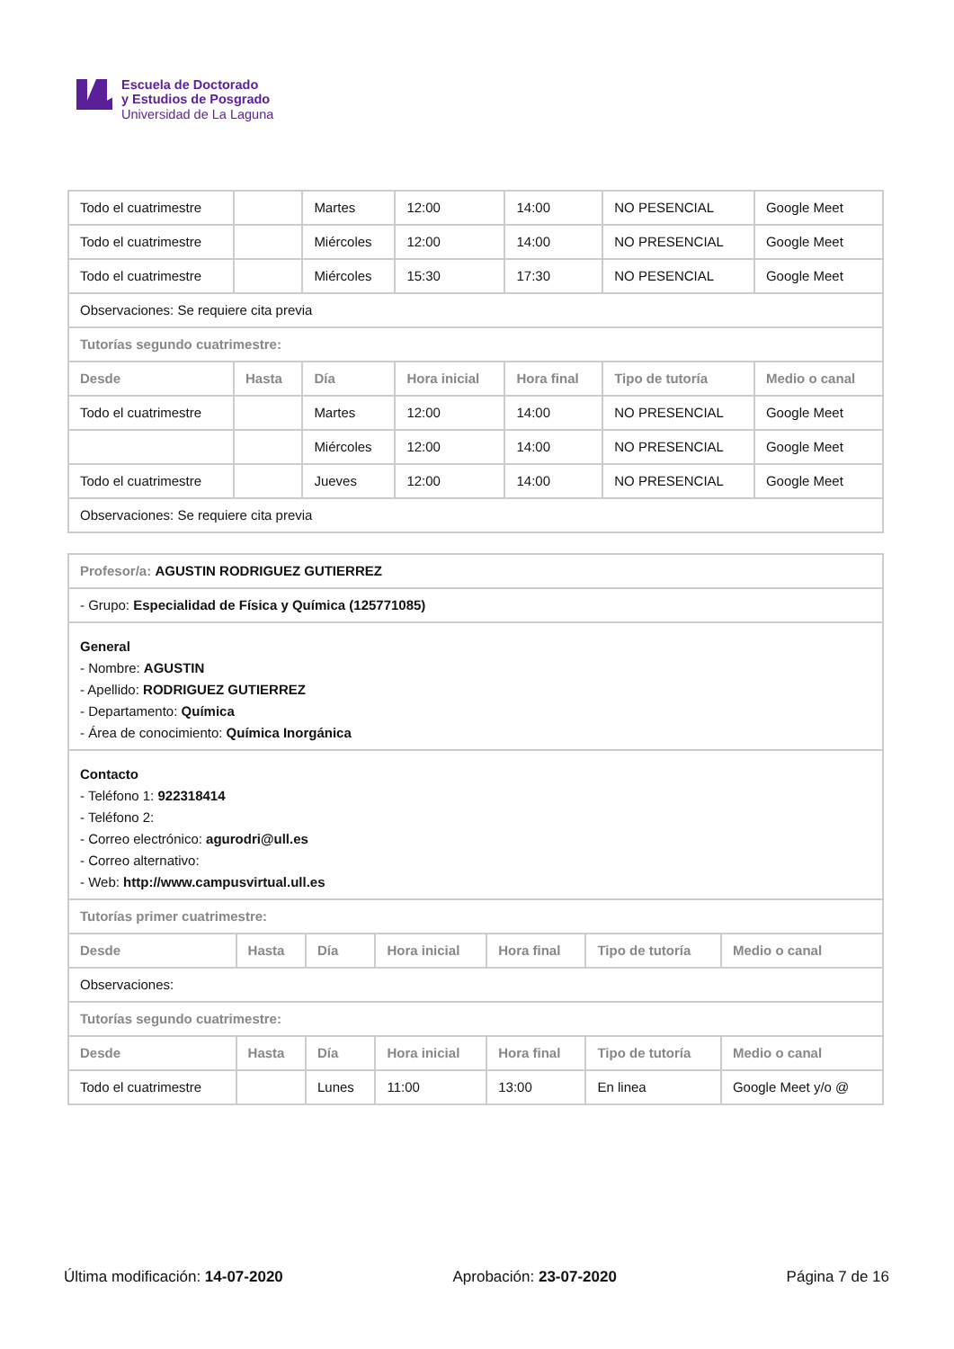Escuela de Doctorado
y Estudios de Posgrado
Universidad de La Laguna
| Todo el cuatrimestre | | Martes | 12:00 | 14:00 | NO PESENCIAL | Google Meet |
| Todo el cuatrimestre | | Miércoles | 12:00 | 14:00 | NO PRESENCIAL | Google Meet |
| Todo el cuatrimestre | | Miércoles | 15:30 | 17:30 | NO PESENCIAL | Google Meet |
| Observaciones: Se requiere cita previa | | | | | | |
| Tutorías segundo cuatrimestre: | | | | | | |
| Desde | Hasta | Día | Hora inicial | Hora final | Tipo de tutoría | Medio o canal |
| Todo el cuatrimestre | | Martes | 12:00 | 14:00 | NO PRESENCIAL | Google Meet |
| | | Miércoles | 12:00 | 14:00 | NO PRESENCIAL | Google Meet |
| Todo el cuatrimestre | | Jueves | 12:00 | 14:00 | NO PRESENCIAL | Google Meet |
| Observaciones: Se requiere cita previa | | | | | | |
| Profesor/a: AGUSTIN RODRIGUEZ GUTIERREZ | | | | | | |
| - Grupo: Especialidad de Física y Química (125771085) | | | | | | |
| General - Nombre: AGUSTIN - Apellido: RODRIGUEZ GUTIERREZ - Departamento: Química - Área de conocimiento: Química Inorgánica | | | | | | |
| Contacto - Teléfono 1: 922318414 - Teléfono 2: - Correo electrónico: agurodri@ull.es - Correo alternativo: - Web: http://www.campusvirtual.ull.es | | | | | | |
| Tutorías primer cuatrimestre: | | | | | | |
| Desde | Hasta | Día | Hora inicial | Hora final | Tipo de tutoría | Medio o canal |
| Observaciones: | | | | | | |
| Tutorías segundo cuatrimestre: | | | | | | |
| Desde | Hasta | Día | Hora inicial | Hora final | Tipo de tutoría | Medio o canal |
| Todo el cuatrimestre | | Lunes | 11:00 | 13:00 | En linea | Google Meet y/o @ |
Última modificación: 14-07-2020 Aprobación: 23-07-2020 Página 7 de 16